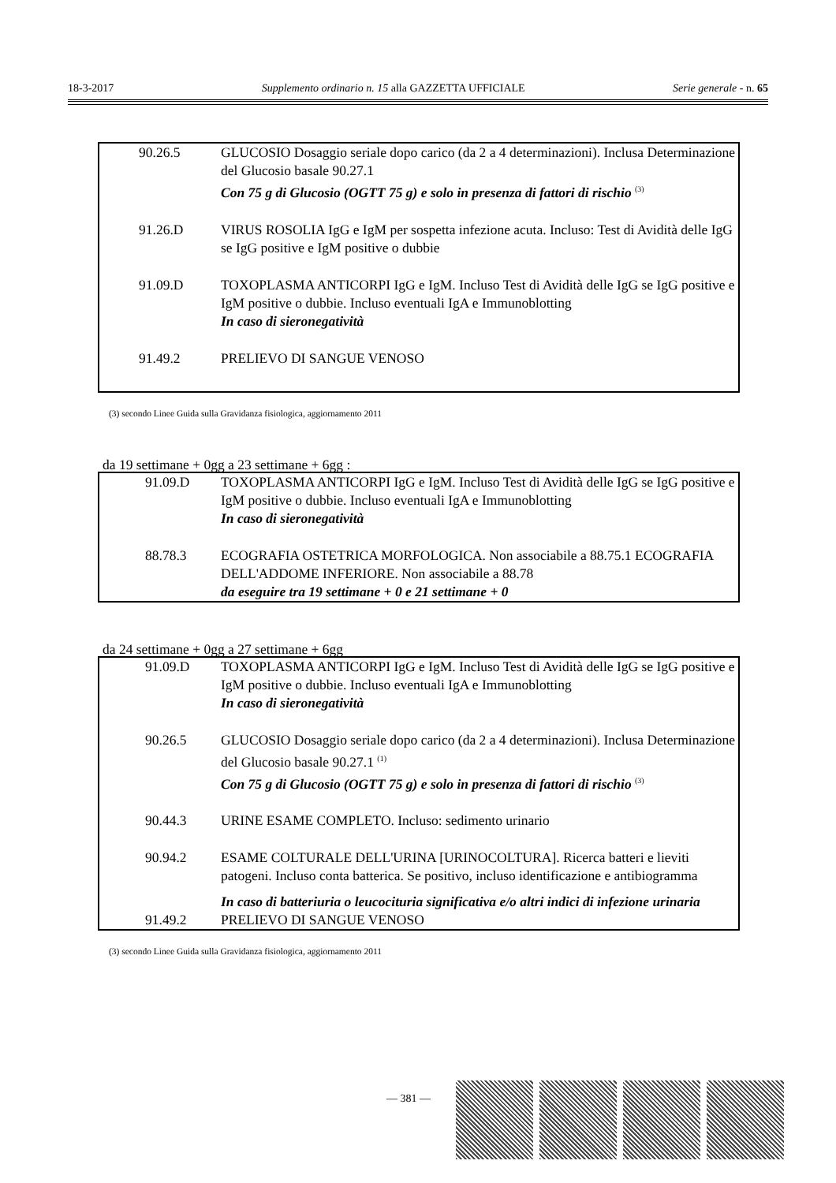18-3-2017 Supplemento ordinario n. 15 alla GAZZETTA UFFICIALE Serie generale - n. 65
| 90.26.5 | GLUCOSIO Dosaggio seriale dopo carico (da 2 a 4 determinazioni). Inclusa Determinazione del Glucosio basale 90.27.1 Con 75 g di Glucosio (OGTT 75 g) e solo in presenza di fattori di rischio <sup>(3)</sup> |
| 91.26.D | VIRUS ROSOLIA IgG e IgM per sospetta infezione acuta. Incluso: Test di Avidità delle IgG se IgG positive e IgM positive o dubbie |
| 91.09.D | TOXOPLASMA ANTICORPI IgG e IgM. Incluso Test di Avidità delle IgG se IgG positive e IgM positive o dubbie. Incluso eventuali IgA e Immunoblotting In caso di sieronegatività |
| 91.49.2 | PRELIEVO DI SANGUE VENOSO |
(3) secondo Linee Guida sulla Gravidanza fisiologica, aggiornamento 2011
da 19 settimane + 0gg a 23 settimane + 6gg :
| 91.09.D | TOXOPLASMA ANTICORPI IgG e IgM. Incluso Test di Avidità delle IgG se IgG positive e IgM positive o dubbie. Incluso eventuali IgA e Immunoblotting In caso di sieronegatività |
| 88.78.3 | ECOGRAFIA OSTETRICA MORFOLOGICA. Non associabile a 88.75.1 ECOGRAFIA DELL'ADDOME INFERIORE. Non associabile a 88.78 da eseguire tra 19 settimane + 0 e 21 settimane + 0 |
da 24 settimane + 0gg a 27 settimane + 6gg
| 91.09.D | TOXOPLASMA ANTICORPI IgG e IgM. Incluso Test di Avidità delle IgG se IgG positive e IgM positive o dubbie. Incluso eventuali IgA e Immunoblotting In caso di sieronegatività |
| 90.26.5 | GLUCOSIO Dosaggio seriale dopo carico (da 2 a 4 determinazioni). Inclusa Determinazione del Glucosio basale 90.27.1 <sup>(1)</sup> Con 75 g di Glucosio (OGTT 75 g) e solo in presenza di fattori di rischio <sup>(3)</sup> |
| 90.44.3 | URINE ESAME COMPLETO. Incluso: sedimento urinario |
| 90.94.2 | ESAME COLTURALE DELL'URINA [URINOCOLTURA]. Ricerca batteri e lieviti patogeni. Incluso conta batterica. Se positivo, incluso identificazione e antibiogramma In caso di batteriuria o leucocituria significativa e/o altri indici di infezione urinaria |
| 91.49.2 | PRELIEVO DI SANGUE VENOSO |
(3) secondo Linee Guida sulla Gravidanza fisiologica, aggiornamento 2011
— 381 —